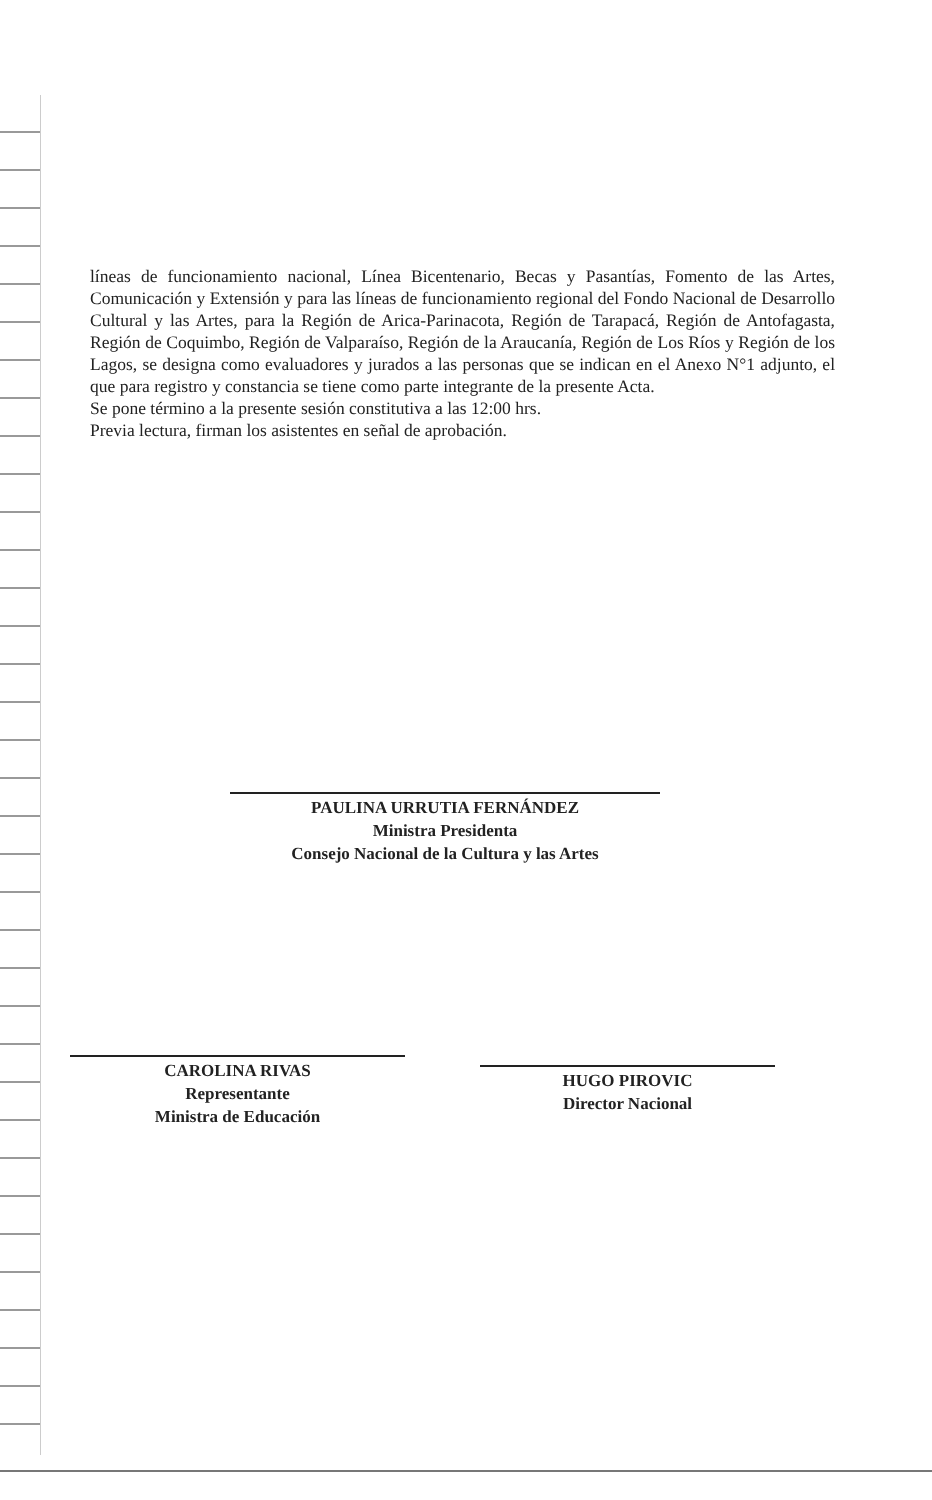líneas de funcionamiento nacional, Línea Bicentenario, Becas y Pasantías, Fomento de las Artes, Comunicación y Extensión y para las líneas de funcionamiento regional del Fondo Nacional de Desarrollo Cultural y las Artes, para la Región de Arica-Parinacota, Región de Tarapacá, Región de Antofagasta, Región de Coquimbo, Región de Valparaíso, Región de la Araucanía, Región de Los Ríos y Región de los Lagos, se designa como evaluadores y jurados a las personas que se indican en el Anexo N°1 adjunto, el que para registro y constancia se tiene como parte integrante de la presente Acta.
Se pone término a la presente sesión constitutiva a las 12:00 hrs.
Previa lectura, firman los asistentes en señal de aprobación.
PAULINA URRUTIA FERNÁNDEZ
Ministra Presidenta
Consejo Nacional de la Cultura y las Artes
CAROLINA RIVAS
Representante
Ministra de Educación
HUGO PIROVIC
Director Nacional